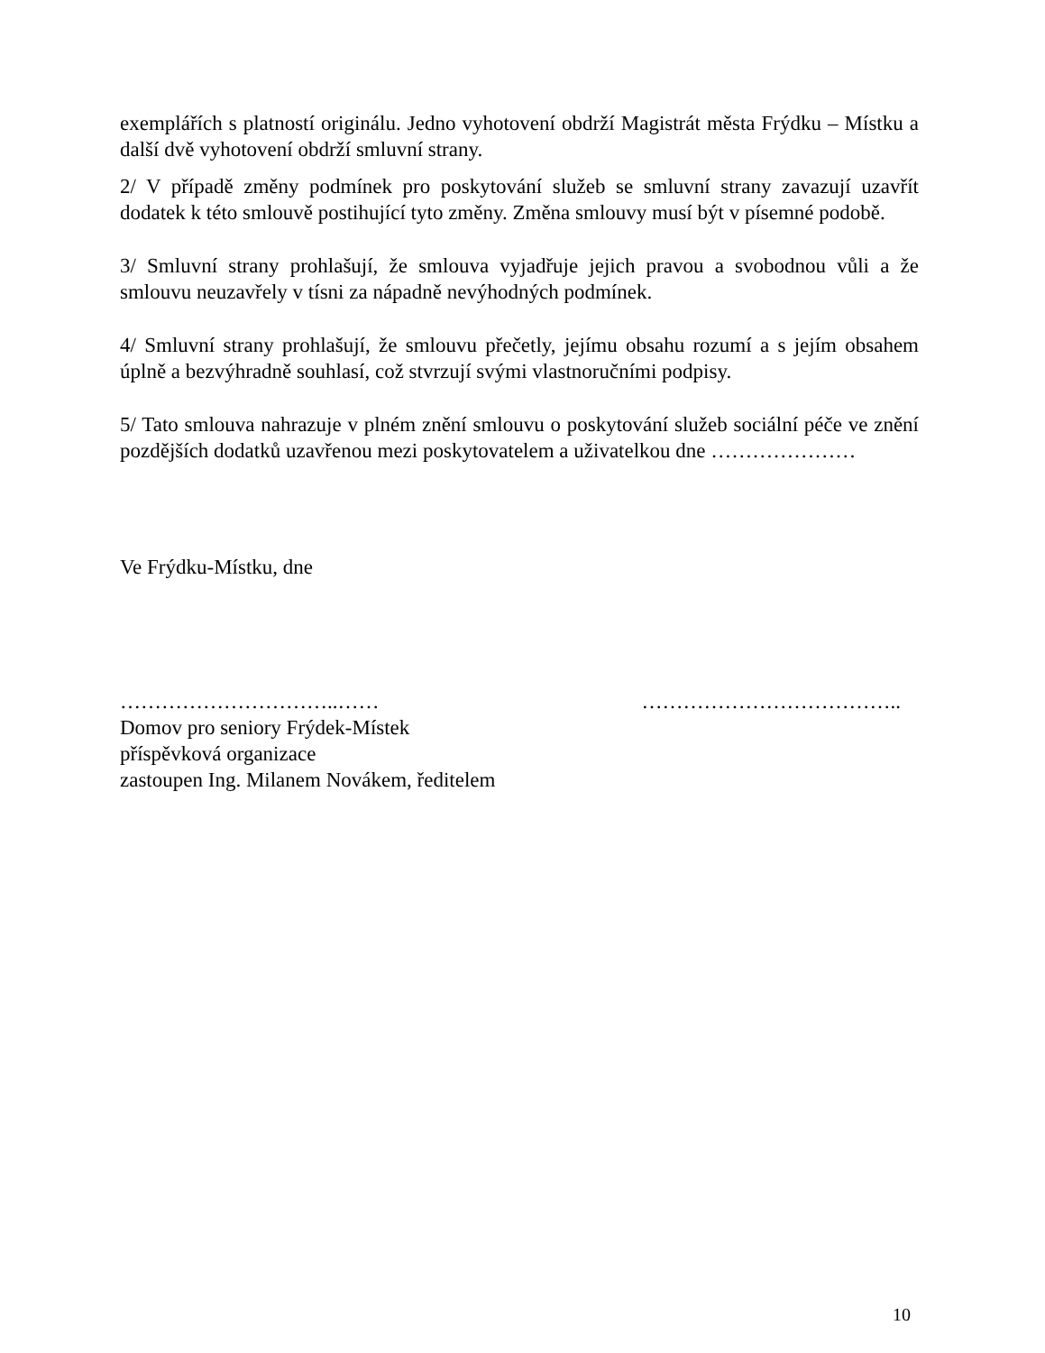exemplářích s platností originálu. Jedno vyhotovení obdrží Magistrát města Frýdku – Místku a další dvě vyhotovení obdrží smluvní strany.
2/ V případě změny podmínek pro poskytování služeb se smluvní strany zavazují uzavřít dodatek k této smlouvě postihující tyto změny. Změna smlouvy musí být v písemné podobě.
3/ Smluvní strany prohlašují, že smlouva vyjadřuje jejich pravou a svobodnou vůli a že smlouvu neuzavřely v tísni za nápadně nevýhodných podmínek.
4/ Smluvní strany prohlašují, že smlouvu přečetly, jejímu obsahu rozumí a s jejím obsahem úplně a bezvýhradně souhlasí, což stvrzují svými vlastnoručními podpisy.
5/ Tato smlouva nahrazuje v plném znění smlouvu o poskytování služeb sociální péče ve znění pozdějších dodatků uzavřenou mezi poskytovatelem a uživatelkou dne …………………
Ve Frýdku-Místku, dne
…………………………..……
Domov pro seniory Frýdek-Místek
příspěvková organizace
zastoupen Ing. Milanem Novákem, ředitelem
………………………………..
10